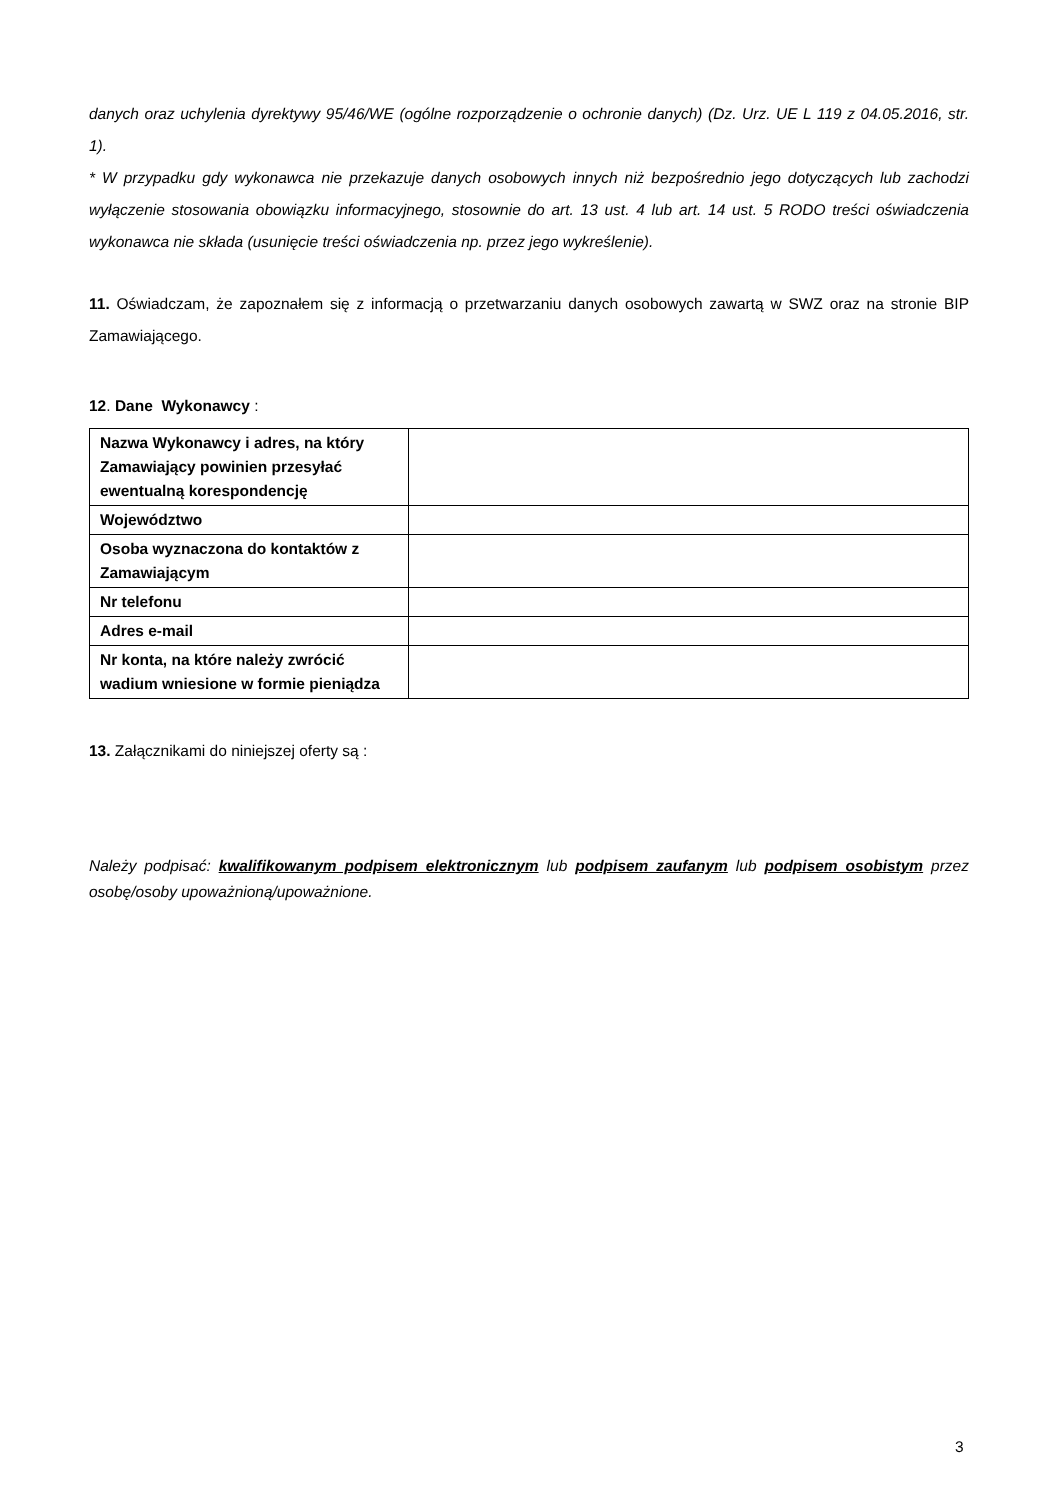danych oraz uchylenia dyrektywy 95/46/WE (ogólne rozporządzenie o ochronie danych) (Dz. Urz. UE L 119 z 04.05.2016, str. 1).
* W przypadku gdy wykonawca nie przekazuje danych osobowych innych niż bezpośrednio jego dotyczących lub zachodzi wyłączenie stosowania obowiązku informacyjnego, stosownie do art. 13 ust. 4 lub art. 14 ust. 5 RODO treści oświadczenia wykonawca nie składa (usunięcie treści oświadczenia np. przez jego wykreślenie).
11. Oświadczam, że zapoznałem się z informacją o przetwarzaniu danych osobowych zawartą w SWZ oraz na stronie BIP Zamawiającego.
12. Dane Wykonawcy :
| Nazwa Wykonawcy i adres, na który Zamawiający powinien przesyłać ewentualną korespondencję | |
| Województwo | |
| Osoba wyznaczona do kontaktów z Zamawiającym | |
| Nr telefonu | |
| Adres e-mail | |
| Nr konta, na które należy zwrócić wadium wniesione w formie pieniądza | |
13. Załącznikami do niniejszej oferty są :
Należy podpisać: kwalifikowanym podpisem elektronicznym lub podpisem zaufanym lub podpisem osobistym przez osobę/osoby upoważnioną/upoważnione.
3